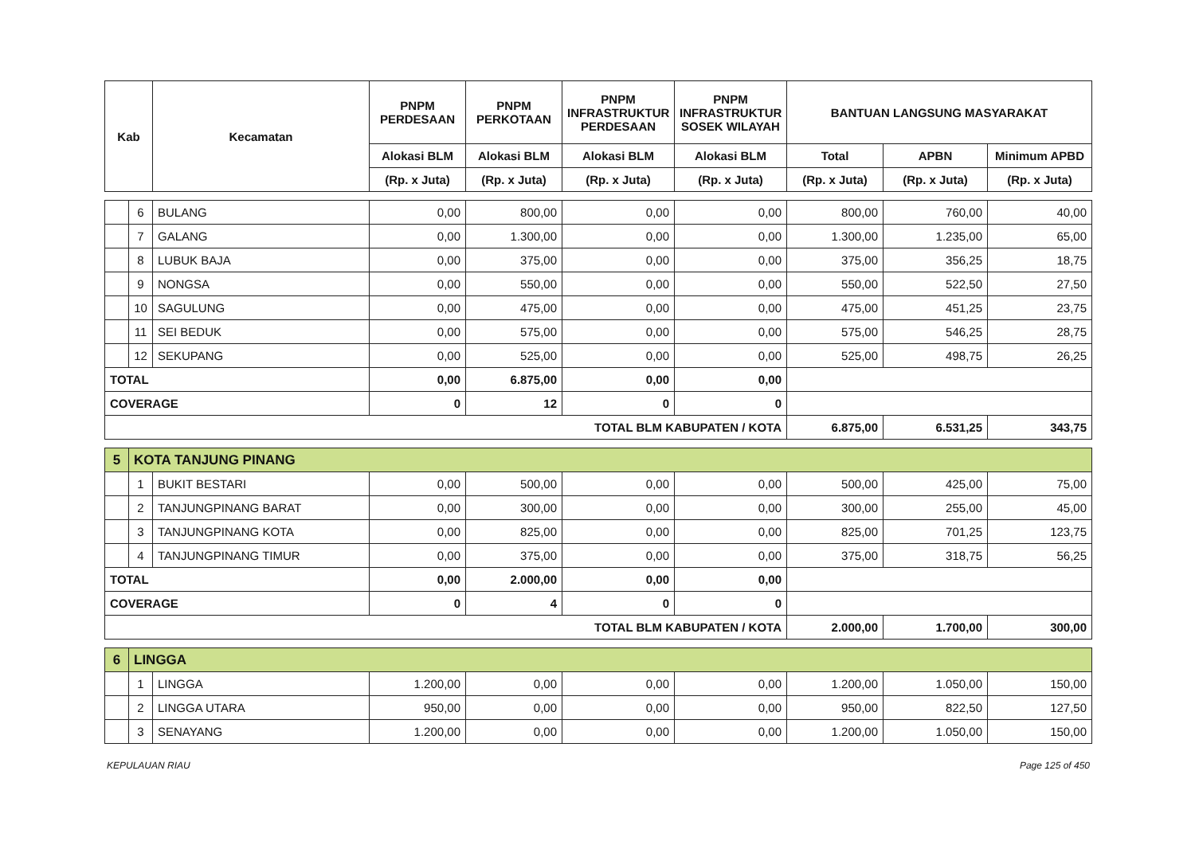| Kab | | Kecamatan | PNPM PERDESAAN | PNPM PERKOTAAN | PNPM INFRASTRUKTUR PERDESAAN | PNPM INFRASTRUKTUR SOSEK WILAYAH | BANTUAN LANGSUNG MASYARAKAT | | |
| --- | --- | --- | --- | --- | --- | --- | --- | --- | --- |
| | | | Alokasi BLM | Alokasi BLM | Alokasi BLM | Alokasi BLM | Total | APBN | Minimum APBD |
| | | | (Rp. x Juta) | (Rp. x Juta) | (Rp. x Juta) | (Rp. x Juta) | (Rp. x Juta) | (Rp. x Juta) | (Rp. x Juta) |
| | 6 | BULANG | 0,00 | 800,00 | 0,00 | 0,00 | 800,00 | 760,00 | 40,00 |
| | 7 | GALANG | 0,00 | 1.300,00 | 0,00 | 0,00 | 1.300,00 | 1.235,00 | 65,00 |
| | 8 | LUBUK BAJA | 0,00 | 375,00 | 0,00 | 0,00 | 375,00 | 356,25 | 18,75 |
| | 9 | NONGSA | 0,00 | 550,00 | 0,00 | 0,00 | 550,00 | 522,50 | 27,50 |
| | 10 | SAGULUNG | 0,00 | 475,00 | 0,00 | 0,00 | 475,00 | 451,25 | 23,75 |
| | 11 | SEI BEDUK | 0,00 | 575,00 | 0,00 | 0,00 | 575,00 | 546,25 | 28,75 |
| | 12 | SEKUPANG | 0,00 | 525,00 | 0,00 | 0,00 | 525,00 | 498,75 | 26,25 |
| TOTAL | | | 0,00 | 6.875,00 | 0,00 | 0,00 | | | |
| COVERAGE | | | 0 | 12 | 0 | 0 | | | |
| TOTAL BLM KABUPATEN / KOTA | | | | | | | 6.875,00 | 6.531,25 | 343,75 |
| 5 | KOTA TANJUNG PINANG | | | | | | | | |
| | 1 | BUKIT BESTARI | 0,00 | 500,00 | 0,00 | 0,00 | 500,00 | 425,00 | 75,00 |
| | 2 | TANJUNGPINANG BARAT | 0,00 | 300,00 | 0,00 | 0,00 | 300,00 | 255,00 | 45,00 |
| | 3 | TANJUNGPINANG KOTA | 0,00 | 825,00 | 0,00 | 0,00 | 825,00 | 701,25 | 123,75 |
| | 4 | TANJUNGPINANG TIMUR | 0,00 | 375,00 | 0,00 | 0,00 | 375,00 | 318,75 | 56,25 |
| TOTAL | | | 0,00 | 2.000,00 | 0,00 | 0,00 | | | |
| COVERAGE | | | 0 | 4 | 0 | 0 | | | |
| TOTAL BLM KABUPATEN / KOTA | | | | | | | 2.000,00 | 1.700,00 | 300,00 |
| 6 | LINGGA | | | | | | | | |
| | 1 | LINGGA | 1.200,00 | 0,00 | 0,00 | 0,00 | 1.200,00 | 1.050,00 | 150,00 |
| | 2 | LINGGA UTARA | 950,00 | 0,00 | 0,00 | 0,00 | 950,00 | 822,50 | 127,50 |
| | 3 | SENAYANG | 1.200,00 | 0,00 | 0,00 | 0,00 | 1.200,00 | 1.050,00 | 150,00 |
KEPULAUAN RIAU Page 125 of 450